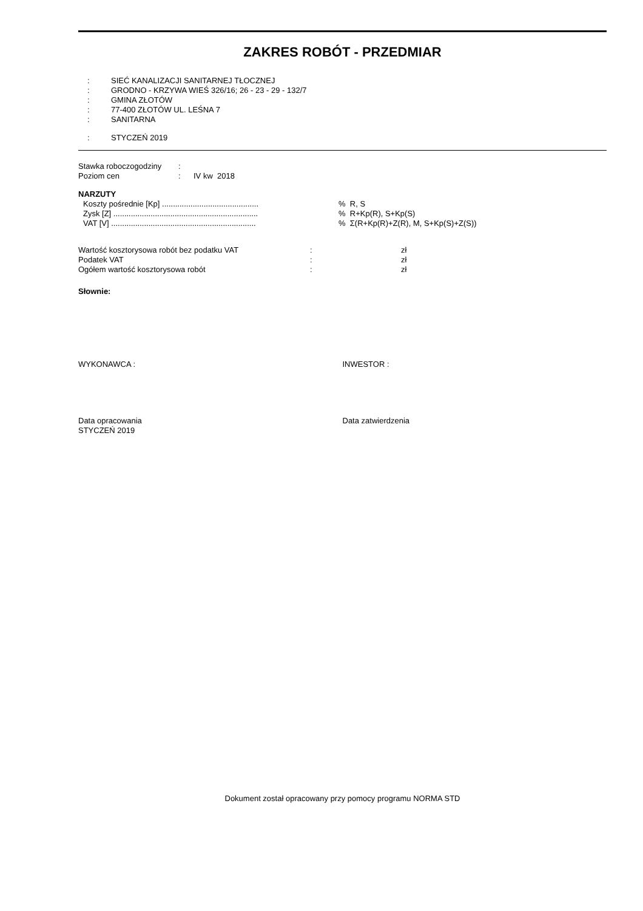ZAKRES ROBÓT - PRZEDMIAR
: SIEĆ KANALIZACJI SANITARNEJ TŁOCZNEJ
: GRODNO - KRZYWA WIEŚ 326/16; 26 - 23 - 29 - 132/7
: GMINA ZŁOTÓW
: 77-400 ZŁOTÓW UL. LEŚNA 7
: SANITARNA
: STYCZEŃ 2019
| Stawka roboczogodziny | : | |
| Poziom cen | : | IV kw 2018 |
NARZUTY
| Koszty pośrednie [Kp] ............................................ | % R, S |
| Zysk [Z] .................................................................. | % R+Kp(R), S+Kp(S) |
| VAT [V] .................................................................. | % Σ(R+Kp(R)+Z(R), M, S+Kp(S)+Z(S)) |
| Wartość kosztorysowa robót bez podatku VAT | : | zł |
| Podatek VAT | : | zł |
| Ogółem wartość kosztorysowa robót | : | zł |
Słownie:
WYKONAWCA : INWESTOR :
Data opracowania
STYCZEŃ 2019
Data zatwierdzenia
Dokument został opracowany przy pomocy programu NORMA STD